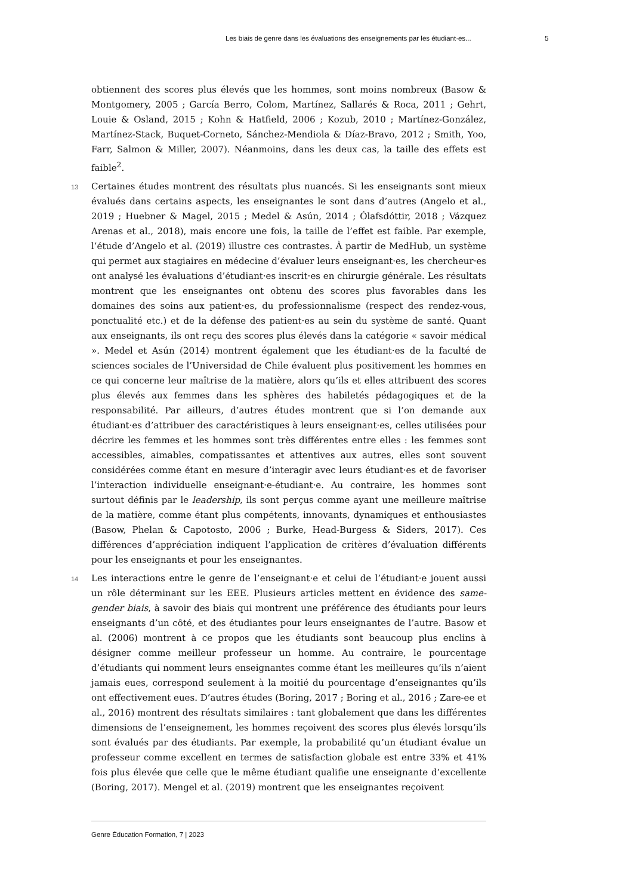Les biais de genre dans les évaluations des enseignements par les étudiant·es... 5
obtiennent des scores plus élevés que les hommes, sont moins nombreux (Basow & Montgomery, 2005 ; García Berro, Colom, Martínez, Sallarés & Roca, 2011 ; Gehrt, Louie & Osland, 2015 ; Kohn & Hatfield, 2006 ; Kozub, 2010 ; Martínez-González, Martínez-Stack, Buquet-Corneto, Sánchez-Mendiola & Díaz-Bravo, 2012 ; Smith, Yoo, Farr, Salmon & Miller, 2007). Néanmoins, dans les deux cas, la taille des effets est faible<sup>2</sup>.
13 Certaines études montrent des résultats plus nuancés. Si les enseignants sont mieux évalués dans certains aspects, les enseignantes le sont dans d’autres (Angelo et al., 2019 ; Huebner & Magel, 2015 ; Medel & Asún, 2014 ; Ólafsdóttir, 2018 ; Vázquez Arenas et al., 2018), mais encore une fois, la taille de l’effet est faible. Par exemple, l’étude d’Angelo et al. (2019) illustre ces contrastes. À partir de MedHub, un système qui permet aux stagiaires en médecine d’évaluer leurs enseignant·es, les chercheur·es ont analysé les évaluations d’étudiant·es inscrit·es en chirurgie générale. Les résultats montrent que les enseignantes ont obtenu des scores plus favorables dans les domaines des soins aux patient·es, du professionnalisme (respect des rendez-vous, ponctualité etc.) et de la défense des patient·es au sein du système de santé. Quant aux enseignants, ils ont reçu des scores plus élevés dans la catégorie « savoir médical ». Medel et Asún (2014) montrent également que les étudiant·es de la faculté de sciences sociales de l’Universidad de Chile évaluent plus positivement les hommes en ce qui concerne leur maîtrise de la matière, alors qu’ils et elles attribuent des scores plus élevés aux femmes dans les sphères des habiletés pédagogiques et de la responsabilité. Par ailleurs, d’autres études montrent que si l’on demande aux étudiant·es d’attribuer des caractéristiques à leurs enseignant·es, celles utilisées pour décrire les femmes et les hommes sont très différentes entre elles : les femmes sont accessibles, aimables, compatissantes et attentives aux autres, elles sont souvent considérées comme étant en mesure d’interagir avec leurs étudiant·es et de favoriser l’interaction individuelle enseignant·e-étudiant·e. Au contraire, les hommes sont surtout définis par le leadership, ils sont perçus comme ayant une meilleure maîtrise de la matière, comme étant plus compétents, innovants, dynamiques et enthousiastes (Basow, Phelan & Capotosto, 2006 ; Burke, Head-Burgess & Siders, 2017). Ces différences d’appréciation indiquent l’application de critères d’évaluation différents pour les enseignants et pour les enseignantes.
14 Les interactions entre le genre de l’enseignant·e et celui de l’étudiant·e jouent aussi un rôle déterminant sur les EEE. Plusieurs articles mettent en évidence des same-gender biais, à savoir des biais qui montrent une préférence des étudiants pour leurs enseignants d’un côté, et des étudiantes pour leurs enseignantes de l’autre. Basow et al. (2006) montrent à ce propos que les étudiants sont beaucoup plus enclins à désigner comme meilleur professeur un homme. Au contraire, le pourcentage d’étudiants qui nomment leurs enseignantes comme étant les meilleures qu’ils n’aient jamais eues, correspond seulement à la moitié du pourcentage d’enseignantes qu’ils ont effectivement eues. D’autres études (Boring, 2017 ; Boring et al., 2016 ; Zare-ee et al., 2016) montrent des résultats similaires : tant globalement que dans les différentes dimensions de l’enseignement, les hommes reçoivent des scores plus élevés lorsqu’ils sont évalués par des étudiants. Par exemple, la probabilité qu’un étudiant évalue un professeur comme excellent en termes de satisfaction globale est entre 33% et 41% fois plus élevée que celle que le même étudiant qualifie une enseignante d’excellente (Boring, 2017). Mengel et al. (2019) montrent que les enseignantes reçoivent
Genre Éducation Formation, 7 | 2023